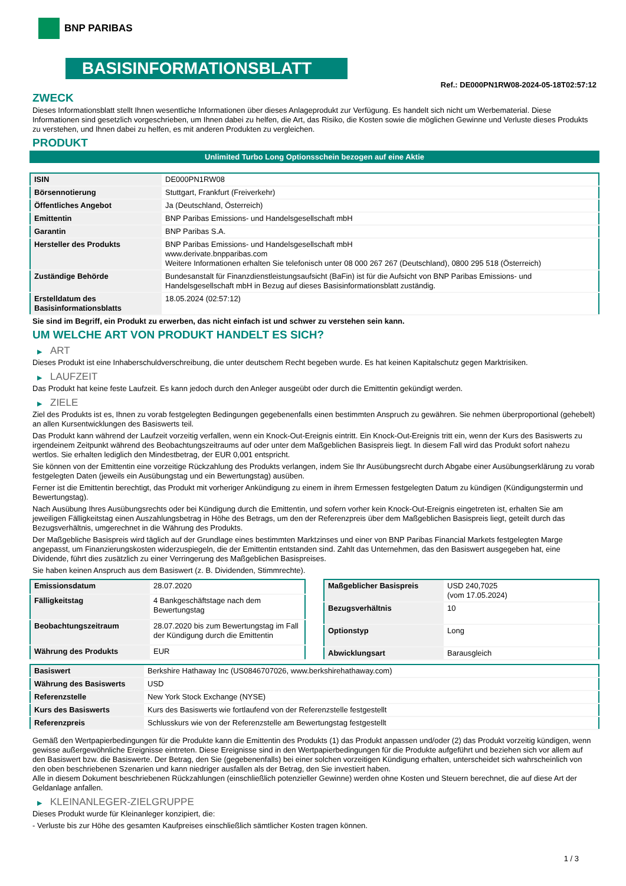BNP PARIBAS
BASISINFORMATIONSBLATT
Ref.: DE000PN1RW08-2024-05-18T02:57:12
ZWECK
Dieses Informationsblatt stellt Ihnen wesentliche Informationen über dieses Anlageprodukt zur Verfügung. Es handelt sich nicht um Werbematerial. Diese Informationen sind gesetzlich vorgeschrieben, um Ihnen dabei zu helfen, die Art, das Risiko, die Kosten sowie die möglichen Gewinne und Verluste dieses Produkts zu verstehen, und Ihnen dabei zu helfen, es mit anderen Produkten zu vergleichen.
PRODUKT
Unlimited Turbo Long Optionsschein bezogen auf eine Aktie
| ISIN | DE000PN1RW08 |
| Börsennotierung | Stuttgart, Frankfurt (Freiverkehr) |
| Öffentliches Angebot | Ja (Deutschland, Österreich) |
| Emittentin | BNP Paribas Emissions- und Handelsgesellschaft mbH |
| Garantin | BNP Paribas S.A. |
| Hersteller des Produkts | BNP Paribas Emissions- und Handelsgesellschaft mbH www.derivate.bnpparibas.com Weitere Informationen erhalten Sie telefonisch unter 08 000 267 267 (Deutschland), 0800 295 518 (Österreich) |
| Zuständige Behörde | Bundesanstalt für Finanzdienstleistungsaufsicht (BaFin) ist für die Aufsicht von BNP Paribas Emissions- und Handelsgesellschaft mbH in Bezug auf dieses Basisinformationsblatt zuständig. |
| Erstelldatum des Basisinformationsblatts | 18.05.2024 (02:57:12) |
Sie sind im Begriff, ein Produkt zu erwerben, das nicht einfach ist und schwer zu verstehen sein kann.
UM WELCHE ART VON PRODUKT HANDELT ES SICH?
▶ ART
Dieses Produkt ist eine Inhaberschuldverschreibung, die unter deutschem Recht begeben wurde. Es hat keinen Kapitalschutz gegen Marktrisiken.
▶ LAUFZEIT
Das Produkt hat keine feste Laufzeit. Es kann jedoch durch den Anleger ausgeübt oder durch die Emittentin gekündigt werden.
▶ ZIELE
Ziel des Produkts ist es, Ihnen zu vorab festgelegten Bedingungen gegebenenfalls einen bestimmten Anspruch zu gewähren. Sie nehmen überproportional (gehebelt) an allen Kursentwicklungen des Basiswerts teil.
Das Produkt kann während der Laufzeit vorzeitig verfallen, wenn ein Knock-Out-Ereignis eintritt. Ein Knock-Out-Ereignis tritt ein, wenn der Kurs des Basiswerts zu irgendeinem Zeitpunkt während des Beobachtungszeitraums auf oder unter dem Maßgeblichen Basispreis liegt. In diesem Fall wird das Produkt sofort nahezu wertlos. Sie erhalten lediglich den Mindestbetrag, der EUR 0,001 entspricht.
Sie können von der Emittentin eine vorzeitige Rückzahlung des Produkts verlangen, indem Sie Ihr Ausübungsrecht durch Abgabe einer Ausübungserklärung zu vorab festgelegten Daten (jeweils ein Ausübungstag und ein Bewertungstag) ausüben.
Ferner ist die Emittentin berechtigt, das Produkt mit vorheriger Ankündigung zu einem in ihrem Ermessen festgelegten Datum zu kündigen (Kündigungstermin und Bewertungstag).
Nach Ausübung Ihres Ausübungsrechts oder bei Kündigung durch die Emittentin, und sofern vorher kein Knock-Out-Ereignis eingetreten ist, erhalten Sie am jeweiligen Fälligkeitstag einen Auszahlungsbetrag in Höhe des Betrags, um den der Referenzpreis über dem Maßgeblichen Basispreis liegt, geteilt durch das Bezugsverhältnis, umgerechnet in die Währung des Produkts.
Der Maßgebliche Basispreis wird täglich auf der Grundlage eines bestimmten Marktzinses und einer von BNP Paribas Financial Markets festgelegten Marge angepasst, um Finanzierungskosten widerzuspiegeln, die der Emittentin entstanden sind. Zahlt das Unternehmen, das den Basiswert ausgegeben hat, eine Dividende, führt dies zusätzlich zu einer Verringerung des Maßgeblichen Basispreises.
Sie haben keinen Anspruch aus dem Basiswert (z. B. Dividenden, Stimmrechte).
| Emissionsdatum | 28.07.2020 |
| Fälligkeitstag | 4 Bankgeschäftstage nach dem Bewertungstag |
| Beobachtungszeitraum | 28.07.2020 bis zum Bewertungstag im Fall der Kündigung durch die Emittentin |
| Währung des Produkts | EUR |
| Maßgeblicher Basispreis | USD 240,7025 (vom 17.05.2024) |
| Bezugsverhältnis | 10 |
| Optionstyp | Long |
| Abwicklungsart | Barausgleich |
| Basiswert | Berkshire Hathaway Inc (US0846707026, www.berkshirehathaway.com) |
| Währung des Basiswerts | USD |
| Referenzstelle | New York Stock Exchange (NYSE) |
| Kurs des Basiswerts | Kurs des Basiswerts wie fortlaufend von der Referenzstelle festgestellt |
| Referenzpreis | Schlusskurs wie von der Referenzstelle am Bewertungstag festgestellt |
Gemäß den Wertpapierbedingungen für die Produkte kann die Emittentin des Produkts (1) das Produkt anpassen und/oder (2) das Produkt vorzeitig kündigen, wenn gewisse außergewöhnliche Ereignisse eintreten. Diese Ereignisse sind in den Wertpapierbedingungen für die Produkte aufgeführt und beziehen sich vor allem auf den Basiswert bzw. die Basiswerte. Der Betrag, den Sie (gegebenenfalls) bei einer solchen vorzeitigen Kündigung erhalten, unterscheidet sich wahrscheinlich von den oben beschriebenen Szenarien und kann niedriger ausfallen als der Betrag, den Sie investiert haben.
Alle in diesem Dokument beschriebenen Rückzahlungen (einschließlich potenzieller Gewinne) werden ohne Kosten und Steuern berechnet, die auf diese Art der Geldanlage anfallen.
▶ KLEINANLEGER-ZIELGRUPPE
Dieses Produkt wurde für Kleinanleger konzipiert, die:
- Verluste bis zur Höhe des gesamten Kaufpreises einschließlich sämtlicher Kosten tragen können.
1 / 3